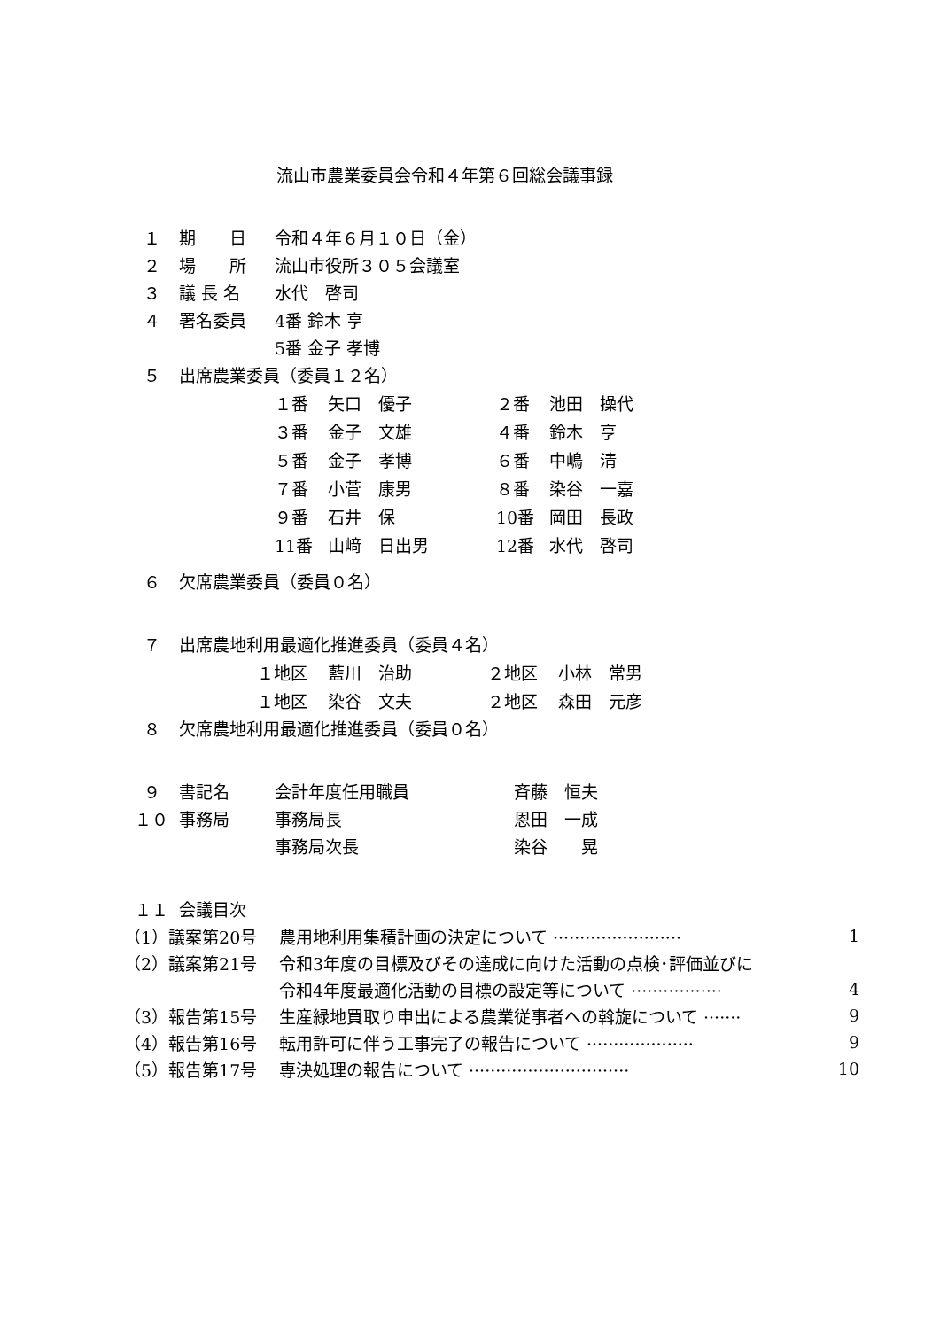流山市農業委員会令和４年第６回総会議事録
| １ | 期 日 | 令和４年６月１０日（金） |
| ２ | 場 所 | 流山市役所３０５会議室 |
| ３ | 議 長 名 | 水代 啓司 |
| ４ | 署名委員 | 4番 鈴木 亨 |
| | | 5番 金子 孝博 |
| ５ | 出席農業委員（委員１２名） | |
| １番 | 矢口 優子 | ２番 | 池田 操代 |
| ３番 | 金子 文雄 | ４番 | 鈴木 亨 |
| ５番 | 金子 孝博 | ６番 | 中嶋 清 |
| ７番 | 小菅 康男 | ８番 | 染谷 一嘉 |
| ９番 | 石井 保 | 10番 | 岡田 長政 |
| 11番 | 山﨑 日出男 | 12番 | 水代 啓司 |
| ６ | 欠席農業委員（委員０名） |
| ７ | 出席農地利用最適化推進委員（委員４名） |
| １地区 | 藍川 治助 | ２地区 | 小林 常男 |
| １地区 | 染谷 文夫 | ２地区 | 森田 元彦 |
| ８ | 欠席農地利用最適化推進委員（委員０名） | | |
| ９ | 書記名 | 会計年度任用職員 | 斉藤 恒夫 |
| １０ | 事務局 | 事務局長 | 恩田 一成 |
| | | 事務局次長 | 染谷 晃 |
| １１ | 会議目次 | | |
| （1）議案第20号 | 農用地利用集積計画の決定について ························ | 1 |
| （2）議案第21号 | 令和3年度の目標及びその達成に向けた活動の点検･評価並びに | |
| | 令和4年度最適化活動の目標の設定等について ················· | 4 |
| （3）報告第15号 | 生産緑地買取り申出による農業従事者への斡旋について ······· | 9 |
| （4）報告第16号 | 転用許可に伴う工事完了の報告について ···················· | 9 |
| （5）報告第17号 | 専決処理の報告について ······························ | 10 |